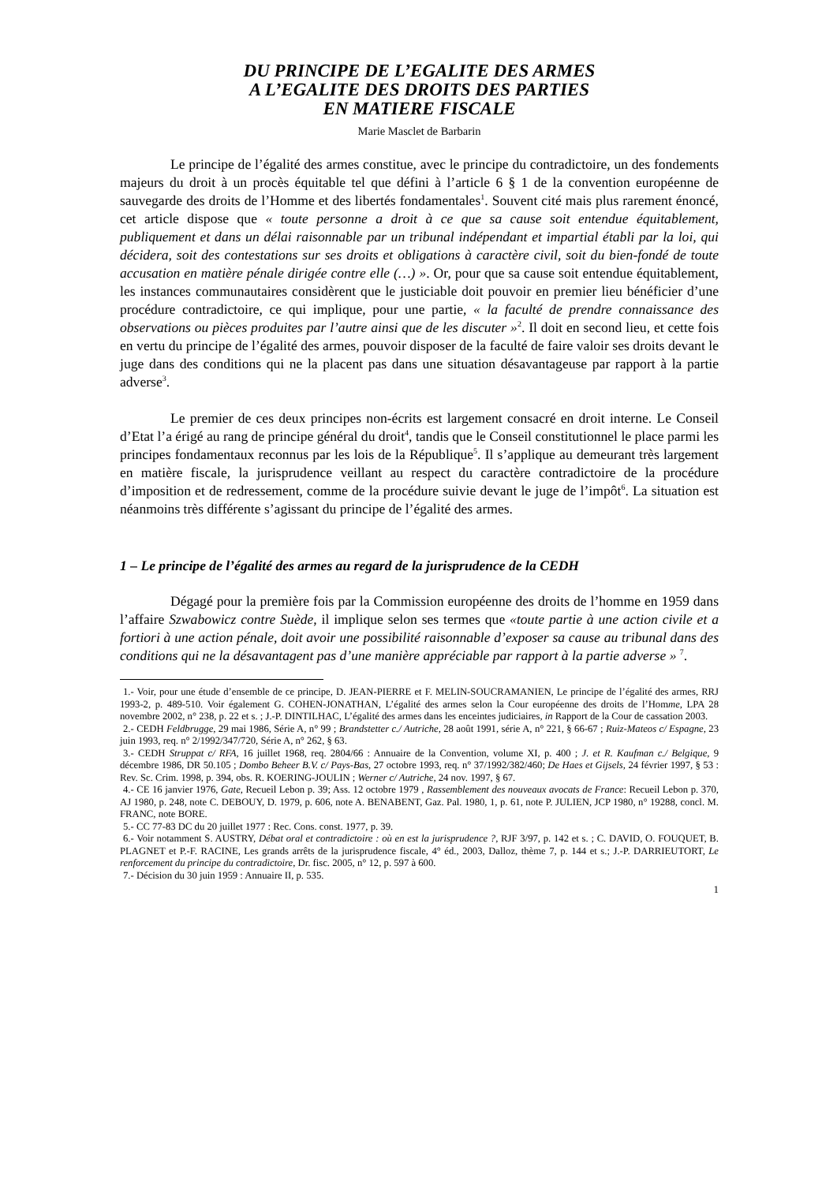DU PRINCIPE DE L’EGALITE DES ARMES
A L’EGALITE DES DROITS DES PARTIES
EN MATIERE FISCALE
Marie Masclet de Barbarin
Le principe de l’égalité des armes constitue, avec le principe du contradictoire, un des fondements majeurs du droit à un procès équitable tel que défini à l’article 6 § 1 de la convention européenne de sauvegarde des droits de l’Homme et des libertés fondamentales<sup>1</sup>. Souvent cité mais plus rarement énoncé, cet article dispose que « toute personne a droit à ce que sa cause soit entendue équitablement, publiquement et dans un délai raisonnable par un tribunal indépendant et impartial établi par la loi, qui décidera, soit des contestations sur ses droits et obligations à caractère civil, soit du bien-fondé de toute accusation en matière pénale dirigée contre elle (…) ». Or, pour que sa cause soit entendue équitablement, les instances communautaires considèrent que le justiciable doit pouvoir en premier lieu bénéficier d’une procédure contradictoire, ce qui implique, pour une partie, « la faculté de prendre connaissance des observations ou pièces produites par l’autre ainsi que de les discuter »<sup>2</sup>. Il doit en second lieu, et cette fois en vertu du principe de l’égalité des armes, pouvoir disposer de la faculté de faire valoir ses droits devant le juge dans des conditions qui ne la placent pas dans une situation désavantageuse par rapport à la partie adverse<sup>3</sup>.
Le premier de ces deux principes non-écrits est largement consacré en droit interne. Le Conseil d’Etat l’a érigé au rang de principe général du droit<sup>4</sup>, tandis que le Conseil constitutionnel le place parmi les principes fondamentaux reconnus par les lois de la République<sup>5</sup>. Il s’applique au demeurant très largement en matière fiscale, la jurisprudence veillant au respect du caractère contradictoire de la procédure d’imposition et de redressement, comme de la procédure suivie devant le juge de l’impôt<sup>6</sup>. La situation est néanmoins très différente s’agissant du principe de l’égalité des armes.
1 – Le principe de l’égalité des armes au regard de la jurisprudence de la CEDH
Dégagé pour la première fois par la Commission européenne des droits de l’homme en 1959 dans l’affaire Szwabowicz contre Suède, il implique selon ses termes que «toute partie à une action civile et a fortiori à une action pénale, doit avoir une possibilité raisonnable d’exposer sa cause au tribunal dans des conditions qui ne la désavantagent pas d’une manière appréciable par rapport à la partie adverse » <sup>7</sup>.
1.- Voir, pour une étude d’ensemble de ce principe, D. JEAN-PIERRE et F. MELIN-SOUCRAMANIEN, Le principe de l’égalité des armes, RRJ 1993-2, p. 489-510. Voir également G. COHEN-JONATHAN, L’égalité des armes selon la Cour européenne des droits de l’Homme, LPA 28 novembre 2002, n° 238, p. 22 et s. ; J.-P. DINTILHAC, L’égalité des armes dans les enceintes judiciaires, in Rapport de la Cour de cassation 2003.
2.- CEDH Feldbrugge, 29 mai 1986, Série A, n° 99 ; Brandstetter c./ Autriche, 28 août 1991, série A, n° 221, § 66-67 ; Ruiz-Mateos c/ Espagne, 23 juin 1993, req. n° 2/1992/347/720, Série A, n° 262, § 63.
3.- CEDH Struppat c/ RFA, 16 juillet 1968, req. 2804/66 : Annuaire de la Convention, volume XI, p. 400 ; J. et R. Kaufman c./ Belgique, 9 décembre 1986, DR 50.105 ; Dombo Beheer B.V. c/ Pays-Bas, 27 octobre 1993, req. n° 37/1992/382/460; De Haes et Gijsels, 24 février 1997, § 53 : Rev. Sc. Crim. 1998, p. 394, obs. R. KOERING-JOULIN ; Werner c/ Autriche, 24 nov. 1997, § 67.
4.- CE 16 janvier 1976, Gate, Recueil Lebon p. 39; Ass. 12 octobre 1979 , Rassemblement des nouveaux avocats de France: Recueil Lebon p. 370, AJ 1980, p. 248, note C. DEBOUY, D. 1979, p. 606, note A. BENABENT, Gaz. Pal. 1980, 1, p. 61, note P. JULIEN, JCP 1980, n° 19288, concl. M. FRANC, note BORE.
5.- CC 77-83 DC du 20 juillet 1977 : Rec. Cons. const. 1977, p. 39.
6.- Voir notamment S. AUSTRY, Débat oral et contradictoire : où en est la jurisprudence ?, RJF 3/97, p. 142 et s. ; C. DAVID, O. FOUQUET, B. PLAGNET et P.-F. RACINE, Les grands arrêts de la jurisprudence fiscale, 4° éd., 2003, Dalloz, thème 7, p. 144 et s.; J.-P. DARRIEUTORT, Le renforcement du principe du contradictoire, Dr. fisc. 2005, n° 12, p. 597 à 600.
7.- Décision du 30 juin 1959 : Annuaire II, p. 535.
1